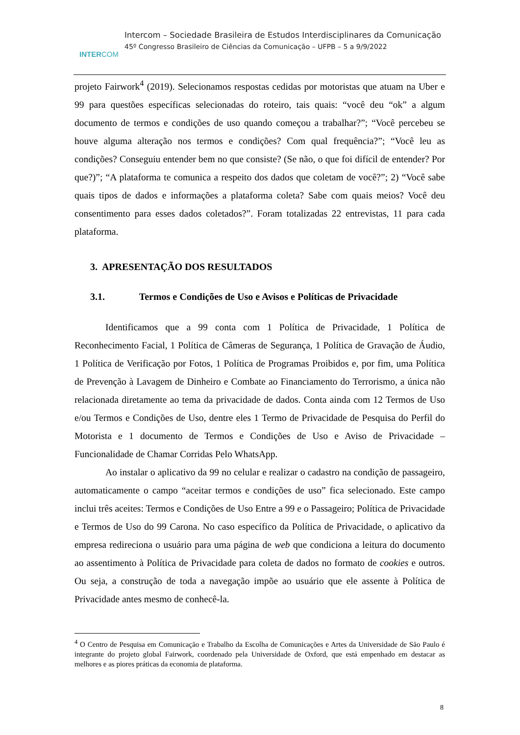INTERCOM
Intercom – Sociedade Brasileira de Estudos Interdisciplinares da Comunicação
45º Congresso Brasileiro de Ciências da Comunicação – UFPB – 5 a 9/9/2022
projeto Fairwork<sup>4</sup> (2019). Selecionamos respostas cedidas por motoristas que atuam na Uber e 99 para questões específicas selecionadas do roteiro, tais quais: “você deu “ok” a algum documento de termos e condições de uso quando começou a trabalhar?”; “Você percebeu se houve alguma alteração nos termos e condições? Com qual frequência?”; “Você leu as condições? Conseguiu entender bem no que consiste? (Se não, o que foi difícil de entender? Por que?)”; “A plataforma te comunica a respeito dos dados que coletam de você?”; 2) “Você sabe quais tipos de dados e informações a plataforma coleta? Sabe com quais meios? Você deu consentimento para esses dados coletados?”. Foram totalizadas 22 entrevistas, 11 para cada plataforma.
3. APRESENTAÇÃO DOS RESULTADOS
3.1. Termos e Condições de Uso e Avisos e Políticas de Privacidade
Identificamos que a 99 conta com 1 Política de Privacidade, 1 Política de Reconhecimento Facial, 1 Política de Câmeras de Segurança, 1 Política de Gravação de Áudio, 1 Política de Verificação por Fotos, 1 Política de Programas Proibidos e, por fim, uma Política de Prevenção à Lavagem de Dinheiro e Combate ao Financiamento do Terrorismo, a única não relacionada diretamente ao tema da privacidade de dados. Conta ainda com 12 Termos de Uso e/ou Termos e Condições de Uso, dentre eles 1 Termo de Privacidade de Pesquisa do Perfil do Motorista e 1 documento de Termos e Condições de Uso e Aviso de Privacidade – Funcionalidade de Chamar Corridas Pelo WhatsApp.
Ao instalar o aplicativo da 99 no celular e realizar o cadastro na condição de passageiro, automaticamente o campo “aceitar termos e condições de uso” fica selecionado. Este campo inclui três aceites: Termos e Condições de Uso Entre a 99 e o Passageiro; Política de Privacidade e Termos de Uso do 99 Carona. No caso específico da Política de Privacidade, o aplicativo da empresa redireciona o usuário para uma página de web que condiciona a leitura do documento ao assentimento à Política de Privacidade para coleta de dados no formato de cookies e outros. Ou seja, a construção de toda a navegação impõe ao usuário que ele assente à Política de Privacidade antes mesmo de conhecê-la.
<sup>4</sup> O Centro de Pesquisa em Comunicação e Trabalho da Escolha de Comunicações e Artes da Universidade de São Paulo é integrante do projeto global Fairwork, coordenado pela Universidade de Oxford, que está empenhado em destacar as melhores e as piores práticas da economia de plataforma.
8